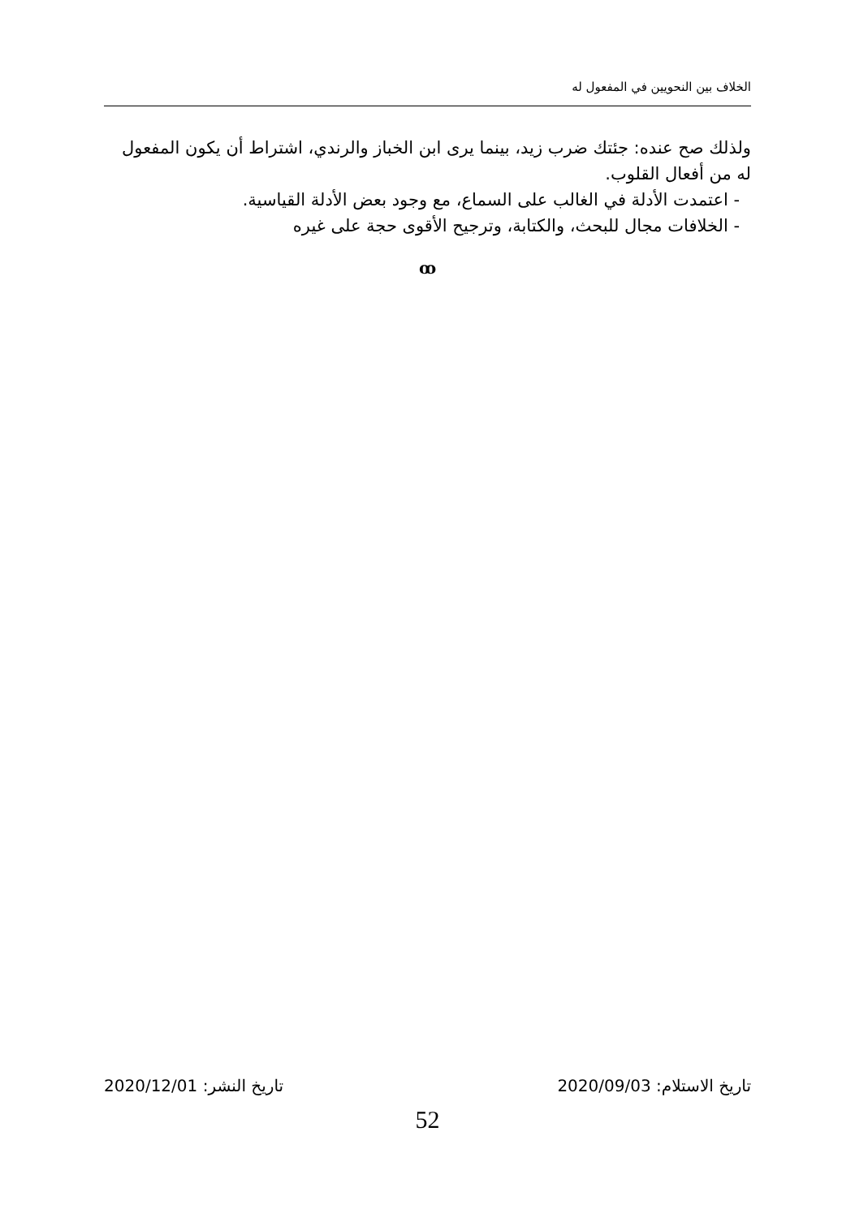الخلاف بين النحويين في المفعول له
ولذلك صح عنده: جئتك ضرب زيد، بينما يرى ابن الخباز والرندي، اشتراط أن يكون المفعول له من أفعال القلوب.
- اعتمدت الأدلة في الغالب على السماع، مع وجود بعض الأدلة القياسية.
- الخلافات مجال للبحث، والكتابة، وترجيح الأقوى حجة على غيره
ꝏ
تاريخ الاستلام: 2020/09/03 تاريخ النشر: 2020/12/01
52